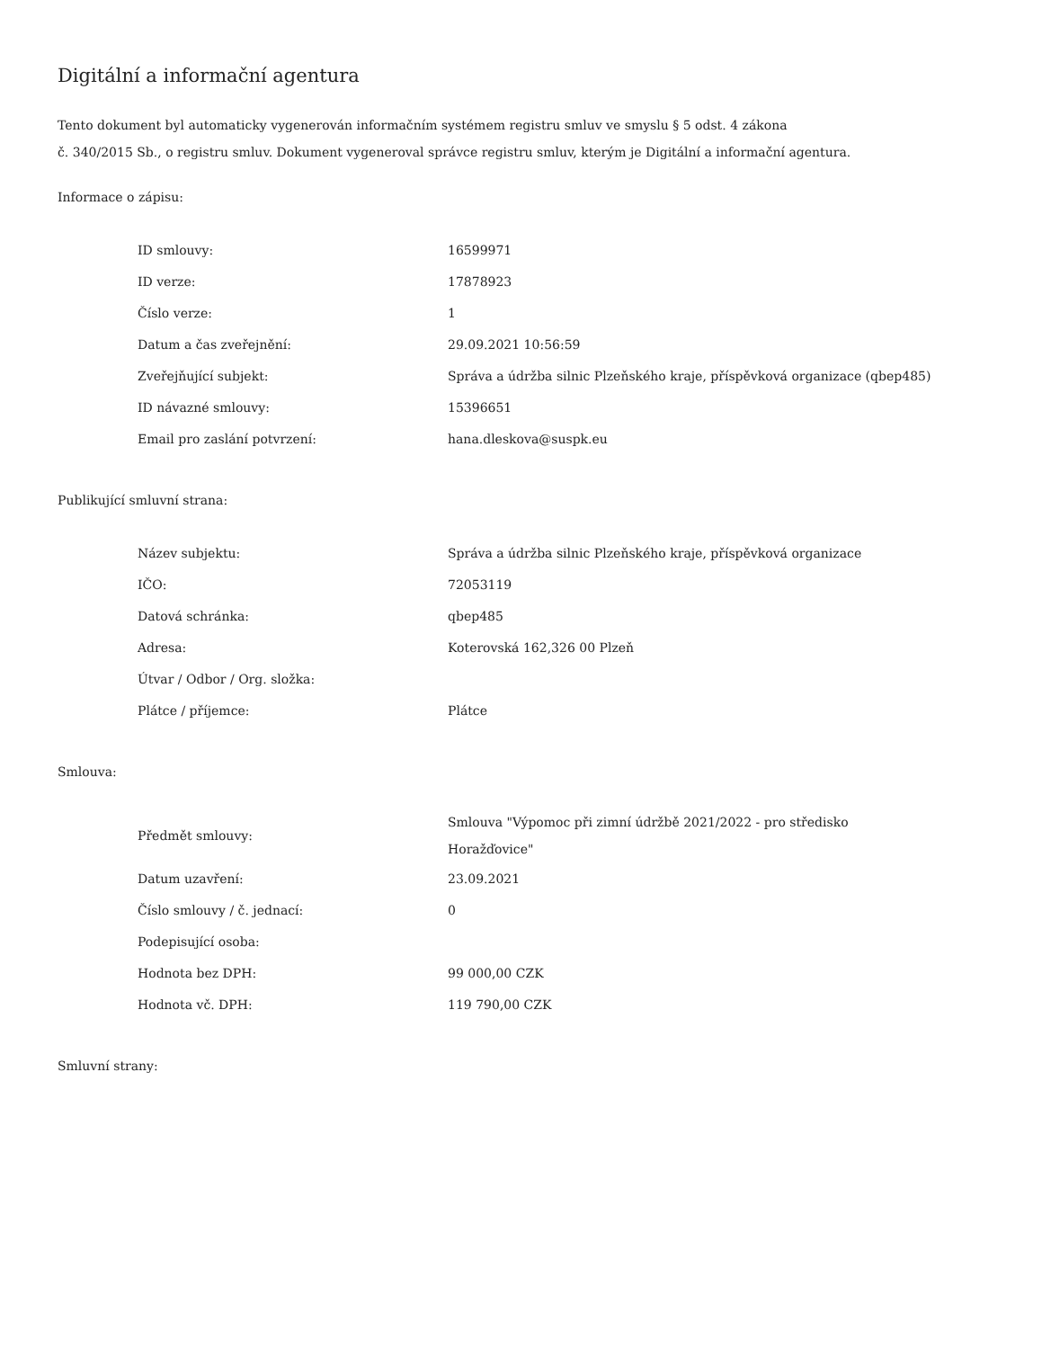Digitální a informační agentura
Tento dokument byl automaticky vygenerován informačním systémem registru smluv ve smyslu § 5 odst. 4 zákona
č. 340/2015 Sb., o registru smluv. Dokument vygeneroval správce registru smluv, kterým je Digitální a informační agentura.
Informace o zápisu:
| ID smlouvy: | 16599971 |
| ID verze: | 17878923 |
| Číslo verze: | 1 |
| Datum a čas zveřejnění: | 29.09.2021 10:56:59 |
| Zveřejňující subjekt: | Správa a údržba silnic Plzeňského kraje, příspěvková organizace (qbep485) |
| ID návazné smlouvy: | 15396651 |
| Email pro zaslání potvrzení: | hana.dleskova@suspk.eu |
Publikující smluvní strana:
| Název subjektu: | Správa a údržba silnic Plzeňského kraje, příspěvková organizace |
| IČO: | 72053119 |
| Datová schránka: | qbep485 |
| Adresa: | Koterovská 162,326 00 Plzeň |
| Útvar / Odbor / Org. složka: | |
| Plátce / příjemce: | Plátce |
Smlouva:
| Předmět smlouvy: | Smlouva "Výpomoc při zimní údržbě 2021/2022 - pro středisko Horažďovice" |
| Datum uzavření: | 23.09.2021 |
| Číslo smlouvy / č. jednací: | 0 |
| Podepisující osoba: | |
| Hodnota bez DPH: | 99 000,00 CZK |
| Hodnota vč. DPH: | 119 790,00 CZK |
Smluvní strany: